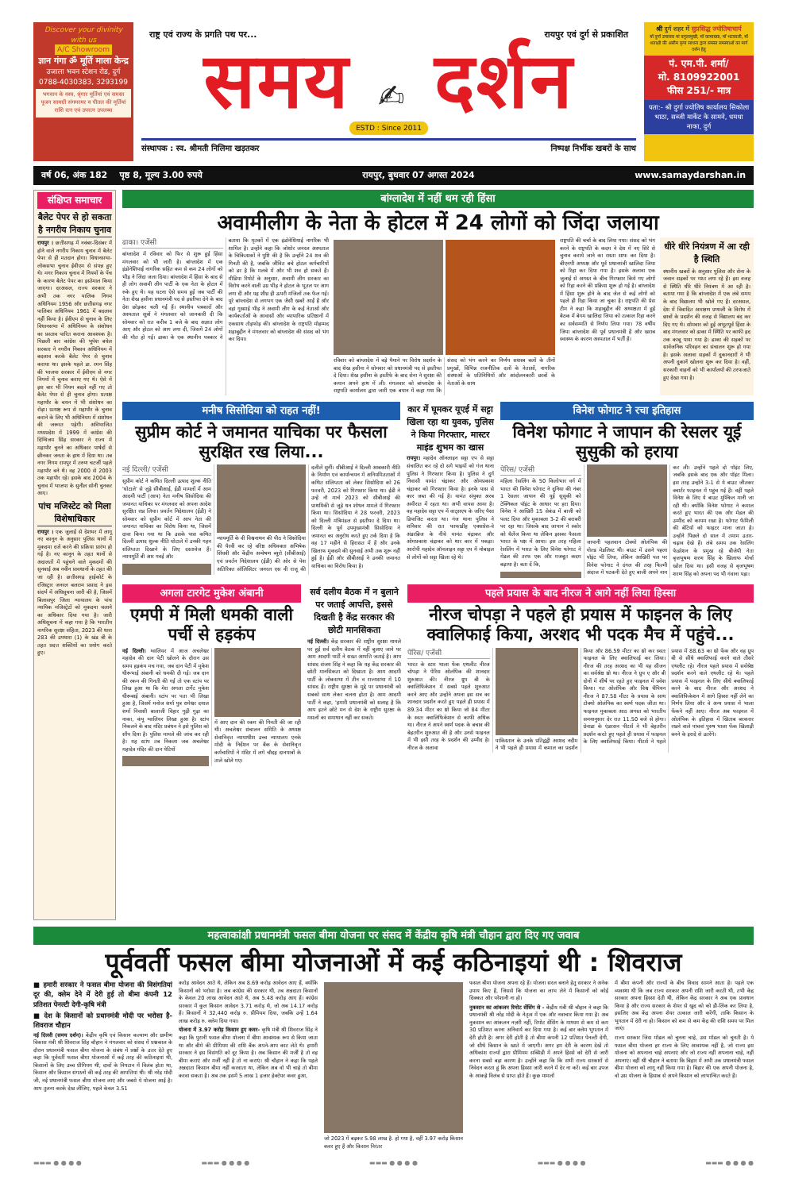Discover your divinity with us
A/C Showroom
ज्ञान गंगा ॐ मूर्ति माला केन्द्र
उजाला भवन स्टेशन रोड, दुर्ग
0788-4030383, 3293199
भगवान के वस्त्र, श्रृंगार मूर्तियां एवं समस्त पूजन सामग्री संगमरमर व पीतल की मूर्तियां राशि रत्न एवं उपरत्न उपलब्ध
राष्ट्र एवं राज्य के प्रगति पथ पर... रायपुर एवं दुर्ग से प्रकाशित
समय ✍ दर्शन
ESTD : Since 2011
संस्थापक : स्व. श्रीमती निलिमा खड़तकर निष्पक्ष निर्भीक खबरों के साथ
श्री दुर्ग शहर में सुप्रसिद्ध ज्योतिषाचार्य
माँ दुर्गा उपासक मां बगुलामुखी, माँ कामाख्या, माँ भटकाली, माँ शताक्षी की असीम कृपा साधना द्वारा समस्त समस्याओं का मार्ग दर्शन हेतु
पं. एम.पी. शर्मा/
मो. 8109922001
फीस 251/- मात्र
पता:- श्री दुर्गा ज्योतिष कार्यालय सिकोला भाठा, सब्जी मार्केट के सामने, धमधा नाका, दुर्ग
वर्ष 06, अंक 182 पृष्ठ 8, मूल्य 3.00 रुपये रायपुर, बुधवार 07 अगस्त 2024 www.samaydarshan.in
संक्षिप्त समाचार
बैलेट पेपर से हो सकता है नगरीय निकाय चुनाव
रायपुर । छत्तीसगढ़ में नवंबर-दिसंबर में होने वाले नगरीय निकाय चुनाव में बैलेट पेपर से ही मतदान होगा। विधानसभा-लोकसभा चुनाव ईवीएम से संपन्न हुए थे। मगर निकाय चुनाव में नियमों के पेंच के कारण बैलेट पेपर का इस्तेमाल किया जाएगा। दरअसल, राज्य सरकार ने अभी तक नगर पालिक निगम अधिनियम 1956 और छत्तीसगढ़ नगर पालिका अधिनियम 1961 में बदलाव नहीं किया है। ईवीएम से चुनाव के लिए विधानसभा में अधिनियम के संशोधन का प्रस्ताव पारित कराना आवश्यक है। पिछली बार कांग्रेस की भूपेश बघेल सरकार ने नगरीय निकाय अधिनियम में बदलाव करके बैलेट पेपर से चुनाव कराया था। इसके पहले डा. रमन सिंह की भाजपा सरकार में ईवीएम से नगर निगमों में चुनाव कराए गए थे। ऐसे में इस बार भी नियम बदले नहीं गए तो बैलेट पेपर से ही चुनाव होगा। प्रत्यक्ष महापौर के चयन में भी संशोधन का रोड़ा। प्रत्यक्ष रूप से महापौर के चुनाव कराने के लिए भी अधिनियम में संशोधन की जरूरत पड़ेगी। अविभाजित मध्यप्रदेश में 1999 में कांग्रेस की दिग्विजय सिंह सरकार ने राज्य में महापौर चुनने का अधिकार पार्षदों से छीनकर जनता के हाथ में दिया था। तब नगर निगम रायपुर में तरुण चटर्जी पहले महापौर बने थे। वह 2000 से 2003 तक महापौर रहे। इसके बाद 2004 के चुनाव में भाजपा के सुनील सोनी चुनकर आए।
पांच मजिस्टेट को मिला विशेषाधिकार
रायपुर । एक जुलाई से देशभर में लागू नए कानून के अनुसार पुलिस थानों में मुकदमा दर्ज करने की प्रक्रिया प्रारंभ हो गई है। नए कानून के तहत थानों से अदालतों में पहुंचने वाले मुकदमों की सुनवाई अब नवीन प्रावधानों के तहत की जा रही है। छत्तीसगढ़ हाईकोर्ट के रजिस्ट्रार जनरल बलराम प्रसाद ने इस संदर्भ में अधिसूचना जारी की है, जिसमें बिलासपुर जिला न्यायालय के पांच न्यायिक मजिस्ट्रेटों को मुकदमा चलाने का अधिकार दिया गया है। जारी अधिसूचना में कहा गया है कि भारतीय नागरिक सुरक्षा संहिता, 2023 की धारा 283 की उपधारा (1) के खंड बी के तहत प्रदत्त शक्तियों का प्रयोग करते हुए।
बांग्लादेश में नहीं थम रही हिंसा
अवामीलीग के नेता के होटल में 24 लोगों को जिंदा जलाया
ढाका। एजेंसी
बांग्लादेश में रविवार को फिर से शुरू हुई हिंसा मंगलवार को भी जारी है। बांग्लादेश में एक इंडोनेशियाई नागरिक सहित कम से कम 24 लोगों को भीड़ ने जिंदा जला दिया। बांग्लादेश में हिंसा के बाद से ही लोग अवामी लीग पार्टी के एक नेता के होटल में रुके हुए थे। यह घटना ऐसे समय हुई जब पार्टी की नेता शेख हसीना प्रधानमंत्री पद से इस्तीफा देने के बाद देश छोड़कर चली गईं हैं। स्थानीय पत्रकारों और अस्पताल सूत्रों ने मंगलवार को जानकारी दी कि सोमवार को रात करीब 1 बजे के बाद अज्ञात लोग आए और होटल को आग लगा दी, जिसमें 24 लोगों की मौत हो गई। ढाका के एक स्थानीय पत्रकार ने बताया कि मृतकों में एक इंडोनेशियाई नागरिक भी शामिल है। उन्होंने कहा कि जोशोर जनरल अस्पताल के चिकित्सकों ने पुष्टि की है कि उन्होंने 24 शव की गिनती की है, जबकि जीवित बचे होटल कर्मचारियों को डर है कि मलबे में और भी शव हो सकते हैं। मीडिया रिपोर्ट के अनुसार, अवामी लीग सरकार का विरोध करने वाली उग्र भीड़ ने होटल के भूतल पर आग लगा दी और यह शीघ्र ही ऊपरी मंजिलों तक फैल गई। पूरे बांग्लादेश से लगभग एक जैसी खबरें आईं हैं और वहां गुस्साई भीड़ ने अवामी लीग के कई नेताओं और कार्यकर्ताओं के आवासों और व्यापारिक प्रतिष्ठानों में एकसाथ तोड़फोड़ की। बांग्लादेश के राष्ट्रपति मोहम्मद शहाबुद्दीन ने मंगलवार को बांग्लादेश की संसद को भंग कर दिया।
रविवार को बांग्लादेश में बड़े पैमाने पर विरोध प्रदर्शन के बाद शेख हसीना ने सोमवार को प्रधानमंत्री पद से इस्तीफा दे दिया। शेख हसीना के इस्तीफे के बाद सेना ने सुरक्षा की कमान अपने हाथ में ली। मंगलवार को बांग्लादेश के राष्ट्रपति कार्यालय द्वारा जारी एक बयान में कहा गया कि संसद को भंग करने का निर्णय सशस्त्र बलों के तीनों प्रमुखों, विभिन्न राजनीतिक दलों के नेताओं, नागरिक संस्थाओं के प्रतिनिधियों और आंदोलनकारी छात्रों के नेताओं के साथ
राष्ट्रपति की चर्चा के बाद लिया गया। संसद को भंग करने के राष्ट्रपति के कदम ने देश में नए सिरे से चुनाव कराये जाने का रास्ता साफ कर दिया है। बीएनपी अध्यक्ष और पूर्व प्रधानमंत्री खालिदा जिया को रिहा कर दिया गया है। इसके अलावा एक जुलाई से अगस्त के बीच गिरफ्तार किये गए लोगों को रिहा करने की प्रक्रिया शुरू हो गई है। बांग्लादेश में हिंसा शुरू होने के बाद जेल से कई लोगों को पहले ही रिहा किया जा चुका है। राष्ट्रपति की प्रेस टीम ने कहा कि शहाबुद्दीन की अध्यक्षता में हुई बैठक में बेगम खालिदा जिया को तत्काल रिहा करने का सर्वसम्मति से निर्णय लिया गया। 78 वर्षीय जिया बांग्लादेश की पूर्व प्रधानमंत्री हैं और खराब स्वास्थ्य के कारण अस्पताल में भर्ती हैं।
धीरे धीरे नियंत्रण में आ रही है स्थिति
स्थानीय खबरों के अनुसार पुलिस और सेना के जवान सड़कों पर गश्त लगा रहे हैं। इस वजह से स्थिति धीरे धीरे नियंत्रण में आ रही है। बताया गया है कि बांग्लादेश में एक लंबे समय के बाद विद्यालय भी खोले गए हैं। दरअसल, देश में विवादित आरक्षण प्रणाली के विरोध में छात्रों के प्रदर्शन की वजह से विद्यालय बंद कर दिए गए थे। सोमवार को हुई अभूतपूर्व हिंसा के बाद मंगलवार को ढाका में स्थिति पर काफी हद तक काबू पाया गया है। ढाका की सड़कों पर सार्वजनिक परिवहन का संचालन शुरू हो गया है। इसके अलावा सड़कों में दुकानदारों ने भी अपनी दुकानें खोलना शुरू कर दिया है। वहीं, सरकारी वाहनों को भी कार्यालयों की तरफजाते हुए देखा गया है।
मनीष सिसोदिया को राहत नहीं!
सुप्रीम कोर्ट ने जमानत याचिका पर फैसला सुरक्षित रख लिया...
नई दिल्ली/ एजेंसी
सुप्रीम कोर्ट ने कथित दिल्ली उत्पाद शुल्क नीति 'घोटाले' से जुड़े सीबीआई, ईडी मामलों में आम आदमी पार्टी (आप) नेता मनीष सिसोदिया की जमानत याचिका पर मंगलवार को अपना आदेश सुरक्षित रख लिया। प्रवर्तन निदेशालय (ईडी) ने सोमवार को सुप्रीम कोर्ट में आप नेता की जमानत याचिका का विरोध किया था, जिसमें दावा किया गया था कि उसके पास कथित दिल्ली उत्पाद शुल्क नीति घोटाले में उनकी गहन संलिप्तता दिखाने के लिए दस्तावेज हैं। न्यायमूर्ति बी आर गवई और
न्यायमूर्ति के वी विश्वनाथन की पीठ ने सिसोदिया की पैरवी कर रहे वरिष्ठ अधिवक्ता अभिषेक सिंघवी और केंद्रीय अन्वेषण ब्यूरो (सीबीआई) एवं प्रवर्तन निदेशालय (ईडी) की ओर से पेश अतिरिक्त सॉलिसिटर जनरल एस वी राजू की दलीलें सुनीं। सीबीआई ने दिल्ली आबकारी नीति के निर्माण एवं कार्यान्वयन में अनियमितताओं में कथित संलिप्तता को लेकर सिसोदिया को 26 फरवरी, 2023 को गिरफ्तार किया था। ईडी ने उन्हें नौ मार्च 2023 को सीबीआई की प्राथमिकी से जुड़े धन शोधन मामले में गिरफ्तार किया था। सिसोदिया ने 28 फरवरी, 2023 को दिल्ली मंत्रिमंडल से इस्तीफा दे दिया था। दिल्ली के पूर्व उपमुख्यमंत्री सिसोदिया ने जमानत का अनुरोध करते हुए तर्क दिया है कि वह 17 महीने से हिरासत में हैं और उनके खिलाफ मुकदमे की सुनवाई अभी तक शुरू नहीं हुई है। ईडी और सीबीआई ने उनकी जमानत याचिका का विरोध किया है।
कार में घूमकर यूएई में सट्टा खिला रहा था युवक, पुलिस ने किया गिरफ्तार, मास्टर माइंड शुभम का खास
रायपुर। महादेव ऑनलाइन सट्टा एप से सट्टा संचालित कर रहे दो सगे भाइयों को गंज थाना पुलिस ने गिरफ्तार किया है। पुलिस ने दुर्ग निवासी यामंत चंद्राकर और ओमप्रकाश चंद्राकर को गिरफ्तार किया है। इनके पास से कार जब्त की गई है। यामंत संयुक्त अरब अमीरात में रहता था। अभी वापस आया है। वह महादेव सट्टा एप में वाट्सएप के जरिए पैसा डिपाजिट करता था। गंज थाना पुलिस ने शनिवार की रात फाफाडीह एक्सप्रेस-वे अंडरब्रिज के नीचे यामंत चंद्राकर और ओमप्रकाश चंद्राकर को थार कार में पकड़ा। आरोपी महादेव ऑनलाइन सट्टा एप में मोबाइल से लोगों को सट्टा खिला रहे थे।
विनेश फोगाट ने रचा इतिहास
विनेश फोगाट ने जापान की रेसलर यूई सुसुकी को हराया
पेरिस/ एजेंसी
महिला रेसलिंग के 50 किलोभार वर्ग में भारत की विनेश फोगाट ने दुनिया की नंबर 1 रेसलर जापान की यूई सुसुकी को टेक्निकल पॉइंट के आधार पर हरा दिया। विनेश ने आखिरी 15 सेकंड में बाजी को पलट दिया और मुकाबला 3-2 की बराबरी पर रहा था। जिसके बाद जापान ने स्कोर को चैलेंज किया था लेकिन इसका फैसला भारत के पक्ष में आया। इस तरह महिला रेसलिंग में भारत के लिए विनेश फोगाट ने मेडल की तरफ एक और मजबूत कदम बढ़ाया है। बता दें कि,
जापानी पहलवान टोक्यो ओलंपिक की गोल्ड मेडलिस्ट थी। बाउट में उसने पहला पॉइंट भी लिया, लेकिन आखिरी पल पर विनेश फोगाट ने दंगल की तरह फिल्मी अंदाज में पटकनी देते हुए बाजी अपने नाम कर ली। उन्होंने पहले दो पॉइंट लिए, जबकि इसके बाद एक और पॉइंट मिला। इस तरह उन्होंने 3-1 से ये बाउट जीतकर क्वार्टर फाइनल में पहुंच गई हैं। वहीं पहले विनेश के लिए ये बाउट मुश्किल मानी जा रही थी। क्योंकि विनेश फोगाट ने कमाल करते हुए भारत की एक और मेडल की उम्मीद को कायम रखा है। फोगाट फैमिली की बेटियों को फाइटर माना जाता है। उन्होंने पिछले दो साल में तमाम उतार-चढ़ाव देखे हैं। लंबे समय तक रेसलिंग फेडरेशन के प्रमुख रहे बीजेपी नेता बृजभूषण शरण सिंह के खिलाफ मोर्चा खोल दिया था। इसी वजह से बृजभूषण शरण सिंह को अपना पद भी गंवाना पड़ा।
अगला टारगेट मुकेश अंबानी
एमपी में मिली धमकी वाली पर्ची से हड़कंप
नई दिल्ली। ग्वालियर में आज अचलेश्वर महादेव की दान पेटी खोलने के दौरान उस समय हड़कंप मच गया, जब दान पेटी में मुकेश धीरूभाई अंबानी को धमकी दी गई। जब दान की रकम की गिनती की गई तो एक स्टांप पर लिख हुआ था कि मेरा अगला टार्गेट मुकेश धीरूबाई अंबानी। स्टांप पर पता भी लिखा हुआ है, जिसमें मनोज शर्मा पुत्र रामेश्वर दयाल शर्मा निवासी बालाजी विहार गुढ़ी गुढ़ा का नाका, कंपू ग्वालियर लिखा हुआ है। स्टांप निकलने के बाद मंदिर प्रबंधन ने इसे पुलिस को सौंप दिया है। पुलिस मामले की जांच कर रही है। यह स्टांप तब निकला जब अचलेश्वर महादेव मंदिर की दान पेटियों
में आए दान की रकम की गिनती की जा रही थी। अचलेश्वर संचालन समिति के अध्यक्ष सेवानिवृत्त न्यायाधीश उच्च न्यायालय एनके मोदी के निर्देशन पर बैंक के सेवानिवृत्त कर्मचारियों ने मंदिर में लगे चौदह दानपात्रों के ताले खोले गए।
सर्व दलीय बैठक में न बुलाने पर जताई आपत्ति, इससे दिखती है केंद्र सरकार की छोटी मानसिकता
नई दिल्ली। केंद्र सरकार की राष्ट्रीय सुरक्षा मामले पर हुई सर्व दलीय बैठक में नहीं बुलाए जाने पर आम आदमी पार्टी ने सख्त आपत्ति जताई है। आप सांसद संजय सिंह ने कहा कि यह केंद्र सरकार की छोटी मानसिकता को दिखाता है। आम आदमी पार्टी के लोकसभा में तीन व राज्यसभा में 10 सांसद हैं। राष्ट्रीय सुरक्षा के मुद्दे पर प्रधानमंत्री को सबको साथ लेकर चलना होता है। आम आदमी पार्टी ने कहा, 'हमारी प्रधानमंत्री को सलाह है कि आप इतने छोटे मन से देश के राष्ट्रीय सुरक्षा के मसलों का समाधान नहीं कर सकते।
पहले प्रयास के बाद नीरज ने आगे नहीं लिया हिस्सा
नीरज चोपड़ा ने पहले ही प्रयास में फाइनल के लिए क्वालिफाई किया, अरशद भी पदक मैच में पहुंचे...
पेरिस/ एजेंसी
भारत के स्टार भाला फेंक एथलीट नीरज चोपड़ा ने पेरिस ओलंपिक की शानदार शुरुआत की। नीरज ग्रुप बी के क्वालिफिकेशन में सबसे पहले शुरुआत करने आए और उन्होंने अपना इस सत्र का शानदार प्रदर्शन करते हुए पहले ही प्रयास में 89.34 मीटर का थ्रो किया जो 84 मीटर के स्वतः क्वालिफिकेशन से काफी अधिक था। नीरज ने अपने स्वर्ण पदक के बचाव की बेहतरीन शुरुआत की है और उनसे फाइनल में भी इसी तरह के प्रदर्शन की उम्मीद है। नीरज के अलावा
पाकिस्तान के उनके प्रतिद्वंद्वी अरशद नदीम ने भी पहले ही प्रयास में कमाल का प्रदर्शन किया और 86.59 मीटर का थ्रो कर स्वतः फाइनल के लिए क्वालिफाई कर लिया। नीरज की तरह अरशद का भी यह सीजन का सर्वश्रेष्ठ थ्रो था। नीरज ने ग्रुप ए और बी दोनों में शीर्ष पर रहते हुए फाइनल में प्रवेश किया। गत ओलंपिक और विश्व चैंपियन नीरज ने 87.58 मीटर के प्रयास के साथ टोक्यो ओलंपिक का स्वर्ण पदक जीता था। फाइनल मुकाबला आठ अगस्त को भारतीय समयानुसार देर रात 11.50 बजे से होगा। ग्रेनाडा के एंडरसन पीटर्स ने भी बेहतरीन प्रदर्शन करते हुए पहले ही प्रयास में फाइनल के लिए क्वालिफाई किया। पीटर्स ने पहले प्रयास में 88.63 का थ्रो फेंक और वह ग्रुप बी से सीधे क्वालिफाई करने वाले तीसरे एथलीट रहे। नीरज पहले प्रयास में सर्वश्रेष्ठ प्रदर्शन करने वाले एथलीट रहे थे। पहले प्रयास में फाइनल के लिए सीधे क्वालिफाई करने के बाद नीरज और अरशद ने क्वालिफिकेशन में आगे हिस्सा नहीं लेने का निर्णय लिया और वे अन्य प्रयास में भाला फेंकने नहीं आए। नीरज अब फाइनल में ओलंपिक के इतिहास में खिताब बरकरार रखने वाले पांचवां पुरुष भाला फेंक खिलाड़ी बनने के इरादे से उतरेंगे।
महत्वाकांक्षी प्रधानमंत्री फसल बीमा योजना पर संसद में केंद्रीय कृषि मंत्री चौहान द्वारा दिए गए जवाब
पूर्ववर्ती फसल बीमा योजनाओं में कई कठिनाइयां थी : शिवराज
■ हमारी सरकार ने फसल बीमा योजना की विसंगतियां दूर की, क्लेम देने में देरी हुई तो बीमा कंपनी 12 प्रतिशत पेनल्टी देगी-कृषि मंत्री
■ देश के किसानों को प्रधानमंत्री मोदी पर भरोसा है- शिवराज चौहान
नई दिल्ली (समय दर्शन)। केंद्रीय कृषि एवं किसान कल्याण और ग्रामीण विकास मंत्री श्री शिवराज सिंह चौहान ने मंगलवार को संसद में प्रश्नकाल के दौरान प्रधानमंत्री फसल बीमा योजना के संबंध में प्रश्नों के उत्तर देते हुए कहा कि पूर्ववर्ती फसल बीमा योजनाओं में कई तरह की कठिनाइयां थी, किसानों के लिए उच्च प्रीमियम थी, दावों के निपटान में विलंब होता था, किसान और किसान संगठनों की कई तरह की आपत्तियां थी। श्री नरेंद्र मोदी जी, नई प्रधानमंत्री फसल बीमा योजना लाएं और जबसे ये योजना आई है। आप तुलना करके देख लीजिए, पहले केवल 3.51
करोड़ आवेदन आते थे, लेकिन अब 8.69 करोड़ आवेदन आए हैं, क्योंकि किसानों को भरोसा है। जब कांग्रेस की सरकार थी, तब अन्नदाता किसानों के केवल 20 लाख आवेदन आते थे, अब 5.48 करोड़ आए हैं। कांग्रेस सरकार में कुल किसान आवेदन 3.71 करोड़ थे, जो अब 14.17 करोड़ हैं। किसानों ने 32,440 करोड़ रु. प्रीमियम दिया, जबकि उन्हें 1.64 लाख करोड़ रु. क्लेम दिया गया।
योजना में 3.97 करोड़ किसान हुए कवर- कृषि मंत्री श्री शिवराज सिंह ने कहा कि पुरानी फसल बीमा योजना में बीमा आवश्यक रूप से किया जाता था और बीमे की प्रीमियम की राशि बैंक अपने-आप काट लेते थे। हमारी सरकार ने इस विसंगति को दूर किया है। अब किसान की मर्जी है तो वह बीमा कराएं और मर्जी नहीं है तो ना कराएं। श्री चौहान ने कहा कि पहले अन्नदाता किसान बीमा नहीं करवाता था, लेकिन अब वो भी चाहे तो बीमा करवा सकता है। अब तक इसमें 5 लाख 1 हजार हेक्टेयर कवर हुआ,
जो 2023 में बढ़कर 5.98 लाख है. हो गया है, वहीं 3.97 करोड़ किसान कवर हुए हैं और किसान निरंतर
फसल बीमा योजना अपना रहे हैं। योजना सरल बनाने हेतु सरकार ने अनेक उपाय किए हैं, जिससे कि योजना का लाभ लेने में किसानों को कोई दिक्कत और परेशानी ना हो।
नुकसान का आंकलन रिमोट सेंसिंग से - केंद्रीय मंत्री श्री चौहान ने कहा कि प्रधानमंत्री श्री नरेंद्र मोदी के नेतृत्व में एक और नवाचार किया गया है। अब नुकसान का आंकलन नज़री नहीं, रिमोट सेंसिंग के माध्यम से कम से कम 30 प्रतिशत करना अनिवार्य कर दिया गया है। कई बार क्लेम भुगतान में देरी होती है। अगर देरी होती है तो बीमा कंपनी 12 प्रतिशत पेनल्टी देगी, जो सीधे किसान के खाते में जाएगी। अगर हम देरी के कारण देखें तो अधिकांश राज्यों द्वारा प्रीमियम सब्सिडी में अपने हिस्से को देरी से जारी करना सबसे बड़ा कारण है। उन्होंने कहा कि कि सभी राज्य सरकारों से निवेदन करता हूं कि अपना हिस्सा जारी करने में देर ना करें। कई बार उपज के आंकड़े विलंब से प्राप्त होते हैं। कुछ मामलों
में बीमा कंपनी और राज्यों के बीच विवाद सामने आता है। पहले एक व्यवस्था थी कि जब राज्य सरकार अपनी राशि जारी करती थी, तभी केंद्र सरकार अपना हिस्सा देती थी, लेकिन केंद्र सरकार ने अब एक प्रावधान किया है और राज्य सरकार के शेयर से खुद को को डी-लिंक कर लिया है, इसलिए अब केंद्र अपना शेयर तत्काल जारी करेंगी, ताकि किसान के भुगतान में देरी ना हो। किसान को कम से कम केंद्र की राशि समय पर मिल जाएं।
राज्य सरकार जिस मॉडल को चुनना चाहे, उस मॉडल को चुनती है। ये फसल बीमा योजना हर राज्य के लिए आवश्यक नहीं है, जो राज्य इस योजना को अपनाना चाहे अपनाएं और जो राज्य नहीं अपनाना चाहे, नहीं अपनाएं। वहीं श्री चौहान ने बताया कि बिहार में अभी तक प्रधानमंत्री फसल बीमा योजना को लागू नहीं किया गया है। बिहार की एक अपनी योजना है, वो उस योजना के हिसाब से अपने किसान को लाभान्वित करते हैं।
▬▬▬ ● ● ● ● ▬▬▬ ● ● ● ● ▬▬▬ ● ● ● ● ▬▬▬ ● ● ● ● ▬▬▬ ● ● ● ●